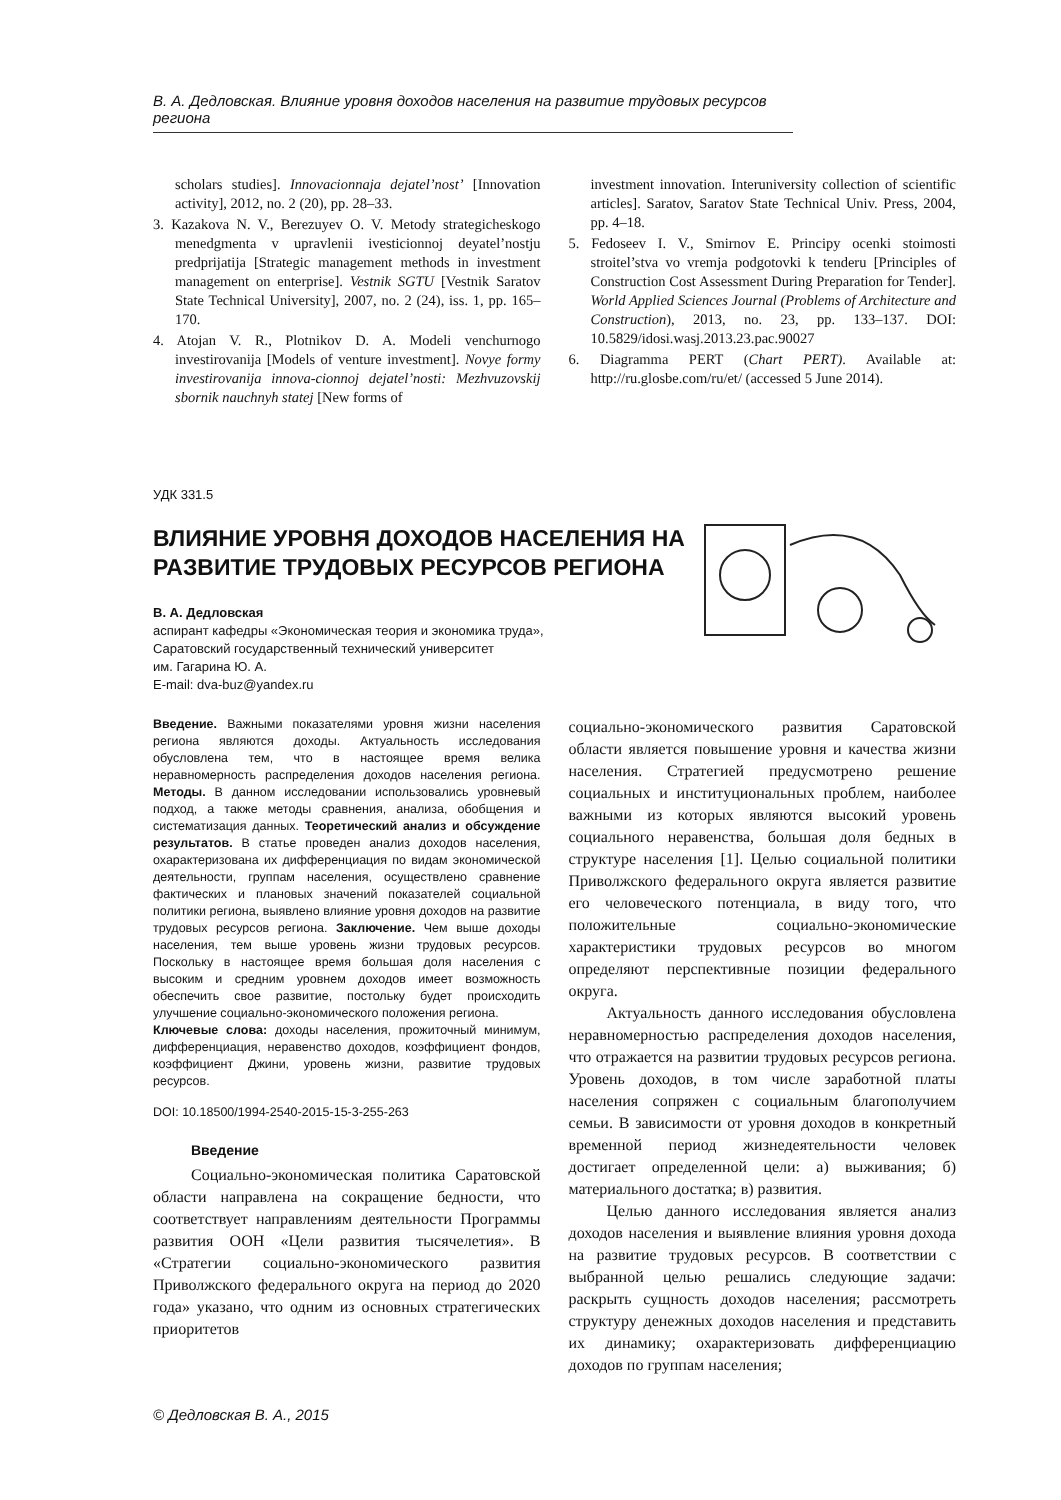В. А. Дедловская. Влияние уровня доходов населения на развитие трудовых ресурсов региона
scholars studies]. Innovacionnaja dejatel’nost’ [Innovation activity], 2012, no. 2 (20), pp. 28–33.
3. Kazakova N. V., Berezuyev O. V. Metody strategicheskogo menedgmenta v upravlenii ivesticionnoj deyatel’nostju predprijatija [Strategic management methods in investment management on enterprise]. Vestnik SGTU [Vestnik Saratov State Technical University], 2007, no. 2 (24), iss. 1, pp. 165–170.
4. Atojan V. R., Plotnikov D. A. Modeli venchurnogo investirovanija [Models of venture investment]. Novye formy investirovanija innova-cionnoj dejatel’nosti: Mezhvuzovskij sbornik nauchnyh statej [New forms of
investment innovation. Interuniversity collection of scientific articles]. Saratov, Saratov State Technical Univ. Press, 2004, pp. 4–18.
5. Fedoseev I. V., Smirnov E. Principy ocenki stoimosti stroitel’stva vo vremja podgotovki k tenderu [Principles of Construction Cost Assessment During Preparation for Tender]. World Applied Sciences Journal (Problems of Architecture and Construction), 2013, no. 23, pp. 133–137. DOI: 10.5829/idosi.wasj.2013.23.pac.90027
6. Diagramma PERT (Chart PERT). Available at: http://ru.glosbe.com/ru/et/ (accessed 5 June 2014).
УДК 331.5
ВЛИЯНИЕ УРОВНЯ ДОХОДОВ НАСЕЛЕНИЯ НА РАЗВИТИЕ ТРУДОВЫХ РЕСУРСОВ РЕГИОНА
В. А. Дедловская
аспирант кафедры «Экономическая теория и экономика труда»,
Саратовский государственный технический университет
им. Гагарина Ю. А.
E-mail: dva-buz@yandex.ru
Введение. Важными показателями уровня жизни населения региона являются доходы. Актуальность исследования обусловлена тем, что в настоящее время велика неравномерность распределения доходов населения региона. Методы. В данном исследовании использовались уровневый подход, а также методы сравнения, анализа, обобщения и систематизация данных. Теоретический анализ и обсуждение результатов. В статье проведен анализ доходов населения, охарактеризована их дифференциация по видам экономической деятельности, группам населения, осуществлено сравнение фактических и плановых значений показателей социальной политики региона, выявлено влияние уровня доходов на развитие трудовых ресурсов региона. Заключение. Чем выше доходы населения, тем выше уровень жизни трудовых ресурсов. Поскольку в настоящее время большая доля населения с высоким и средним уровнем доходов имеет возможность обеспечить свое развитие, постольку будет происходить улучшение социально-экономического положения региона.
Ключевые слова: доходы населения, прожиточный минимум, дифференциация, неравенство доходов, коэффициент фондов, коэффициент Джини, уровень жизни, развитие трудовых ресурсов.
DOI: 10.18500/1994-2540-2015-15-3-255-263
Введение
Социально-экономическая политика Саратовской области направлена на сокращение бедности, что соответствует направлениям деятельности Программы развития ООН «Цели развития тысячелетия». В «Стратегии социально-экономического развития Приволжского федерального округа на период до 2020 года» указано, что одним из основных стратегических приоритетов
социально-экономического развития Саратовской области является повышение уровня и качества жизни населения. Стратегией предусмотрено решение социальных и институциональных проблем, наиболее важными из которых являются высокий уровень социального неравенства, большая доля бедных в структуре населения [1]. Целью социальной политики Приволжского федерального округа является развитие его человеческого потенциала, в виду того, что положительные социально-экономические характеристики трудовых ресурсов во многом определяют перспективные позиции федерального округа.
Актуальность данного исследования обусловлена неравномерностью распределения доходов населения, что отражается на развитии трудовых ресурсов региона. Уровень доходов, в том числе заработной платы населения сопряжен с социальным благополучием семьи. В зависимости от уровня доходов в конкретный временной период жизнедеятельности человек достигает определенной цели: а) выживания; б) материального достатка; в) развития.
Целью данного исследования является анализ доходов населения и выявление влияния уровня дохода на развитие трудовых ресурсов. В соответствии с выбранной целью решались следующие задачи: раскрыть сущность доходов населения; рассмотреть структуру денежных доходов населения и представить их динамику; охарактеризовать дифференциацию доходов по группам населения;
© Дедловская В. А., 2015